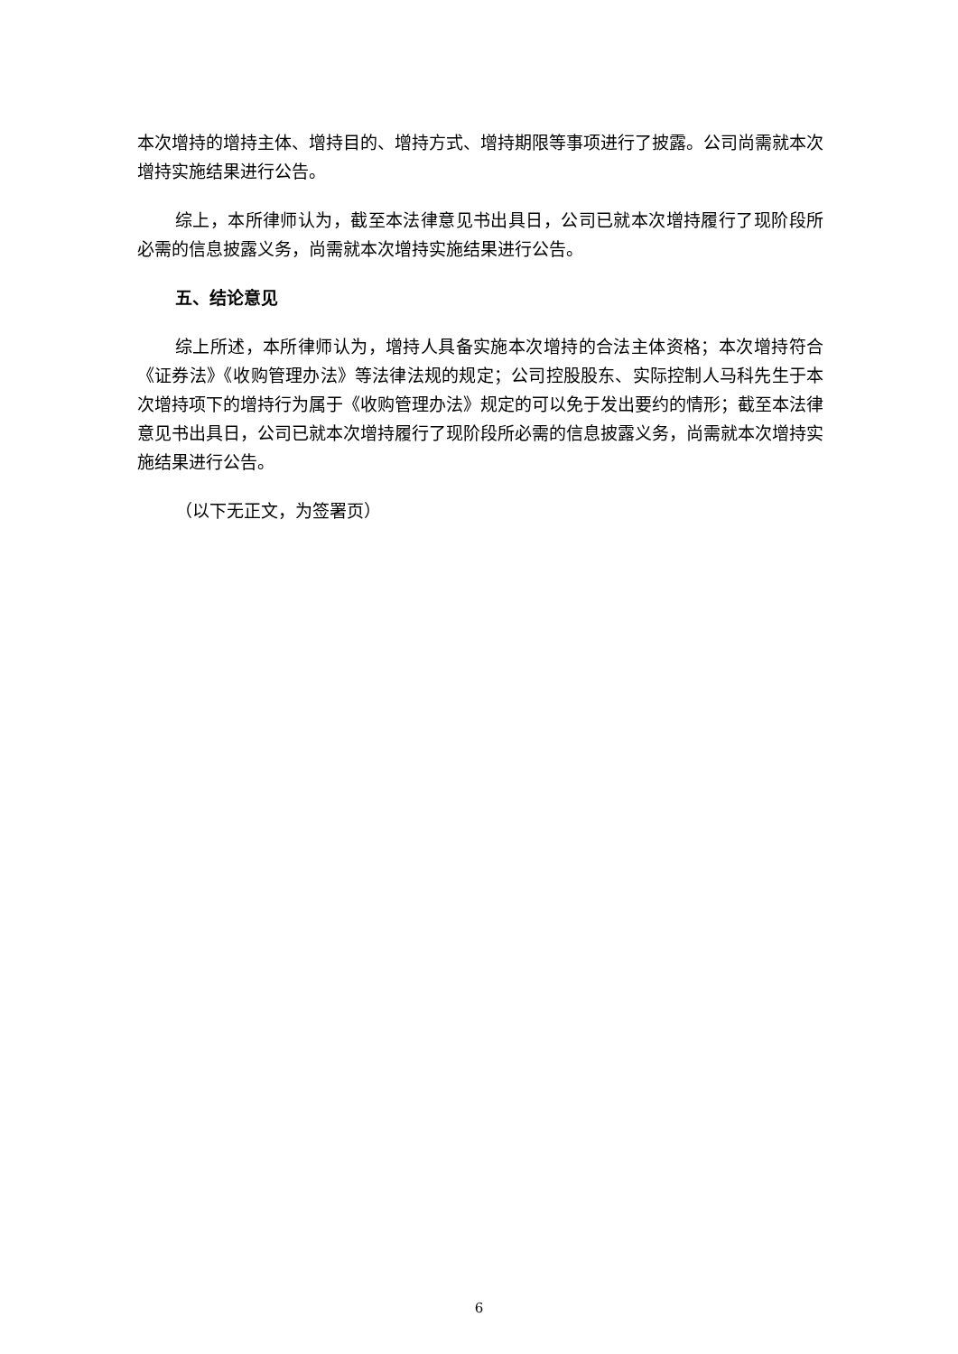本次增持的增持主体、增持目的、增持方式、增持期限等事项进行了披露。公司尚需就本次增持实施结果进行公告。
综上，本所律师认为，截至本法律意见书出具日，公司已就本次增持履行了现阶段所必需的信息披露义务，尚需就本次增持实施结果进行公告。
五、结论意见
综上所述，本所律师认为，增持人具备实施本次增持的合法主体资格；本次增持符合《证券法》《收购管理办法》等法律法规的规定；公司控股股东、实际控制人马科先生于本次增持项下的增持行为属于《收购管理办法》规定的可以免于发出要约的情形；截至本法律意见书出具日，公司已就本次增持履行了现阶段所必需的信息披露义务，尚需就本次增持实施结果进行公告。
（以下无正文，为签署页）
6